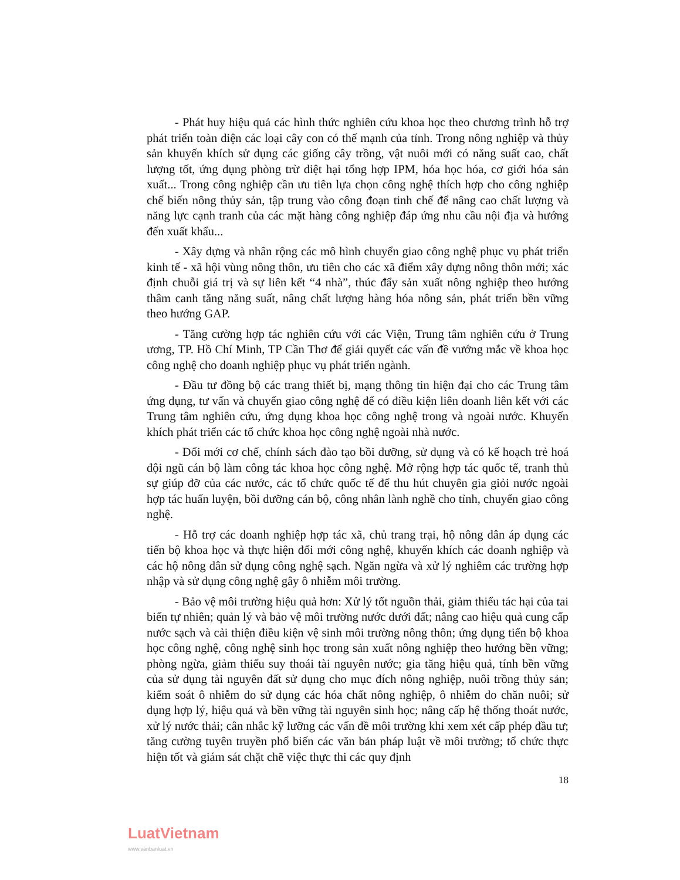- Phát huy hiệu quả các hình thức nghiên cứu khoa học theo chương trình hỗ trợ phát triển toàn diện các loại cây con có thế mạnh của tỉnh. Trong nông nghiệp và thủy sản khuyến khích sử dụng các giống cây trồng, vật nuôi mới có năng suất cao, chất lượng tốt, ứng dụng phòng trừ diệt hại tổng hợp IPM, hóa học hóa, cơ giới hóa sản xuất... Trong công nghiệp cần ưu tiên lựa chọn công nghệ thích hợp cho công nghiệp chế biến nông thủy sản, tập trung vào công đoạn tinh chế để nâng cao chất lượng và năng lực cạnh tranh của các mặt hàng công nghiệp đáp ứng nhu cầu nội địa và hướng đến xuất khẩu...
- Xây dựng và nhân rộng các mô hình chuyển giao công nghệ phục vụ phát triển kinh tế - xã hội vùng nông thôn, ưu tiên cho các xã điểm xây dựng nông thôn mới; xác định chuỗi giá trị và sự liên kết “4 nhà”, thúc đẩy sản xuất nông nghiệp theo hướng thâm canh tăng năng suất, nâng chất lượng hàng hóa nông sản, phát triển bền vững theo hướng GAP.
- Tăng cường hợp tác nghiên cứu với các Viện, Trung tâm nghiên cứu ở Trung ương, TP. Hồ Chí Minh, TP Cần Thơ để giải quyết các vấn đề vướng mắc về khoa học công nghệ cho doanh nghiệp phục vụ phát triển ngành.
- Đầu tư đồng bộ các trang thiết bị, mạng thông tin hiện đại cho các Trung tâm ứng dụng, tư vấn và chuyển giao công nghệ để có điều kiện liên doanh liên kết với các Trung tâm nghiên cứu, ứng dụng khoa học công nghệ trong và ngoài nước. Khuyến khích phát triển các tổ chức khoa học công nghệ ngoài nhà nước.
- Đổi mới cơ chế, chính sách đào tạo bồi dưỡng, sử dụng và có kế hoạch trẻ hoá đội ngũ cán bộ làm công tác khoa học công nghệ. Mở rộng hợp tác quốc tế, tranh thủ sự giúp đỡ của các nước, các tổ chức quốc tế để thu hút chuyên gia giỏi nước ngoài hợp tác huấn luyện, bồi dưỡng cán bộ, công nhân lành nghề cho tỉnh, chuyển giao công nghệ.
- Hỗ trợ các doanh nghiệp hợp tác xã, chủ trang trại, hộ nông dân áp dụng các tiến bộ khoa học và thực hiện đổi mới công nghệ, khuyến khích các doanh nghiệp và các hộ nông dân sử dụng công nghệ sạch. Ngăn ngừa và xử lý nghiêm các trường hợp nhập và sử dụng công nghệ gây ô nhiễm môi trường.
- Bảo vệ môi trường hiệu quả hơn: Xử lý tốt nguồn thải, giảm thiểu tác hại của tai biến tự nhiên; quản lý và bảo vệ môi trường nước dưới đất; nâng cao hiệu quả cung cấp nước sạch và cải thiện điều kiện vệ sinh môi trường nông thôn; ứng dụng tiến bộ khoa học công nghệ, công nghệ sinh học trong sản xuất nông nghiệp theo hướng bền vững; phòng ngừa, giảm thiểu suy thoái tài nguyên nước; gia tăng hiệu quả, tính bền vững của sử dụng tài nguyên đất sử dụng cho mục đích nông nghiệp, nuôi trồng thủy sản; kiểm soát ô nhiễm do sử dụng các hóa chất nông nghiệp, ô nhiễm do chăn nuôi; sử dụng hợp lý, hiệu quả và bền vững tài nguyên sinh học; nâng cấp hệ thống thoát nước, xử lý nước thải; cân nhắc kỹ lưỡng các vấn đề môi trường khi xem xét cấp phép đầu tư; tăng cường tuyên truyền phổ biến các văn bản pháp luật về môi trường; tổ chức thực hiện tốt và giám sát chặt chẽ việc thực thi các quy định
18
LuatVietnam
www.vanbanluat.vn